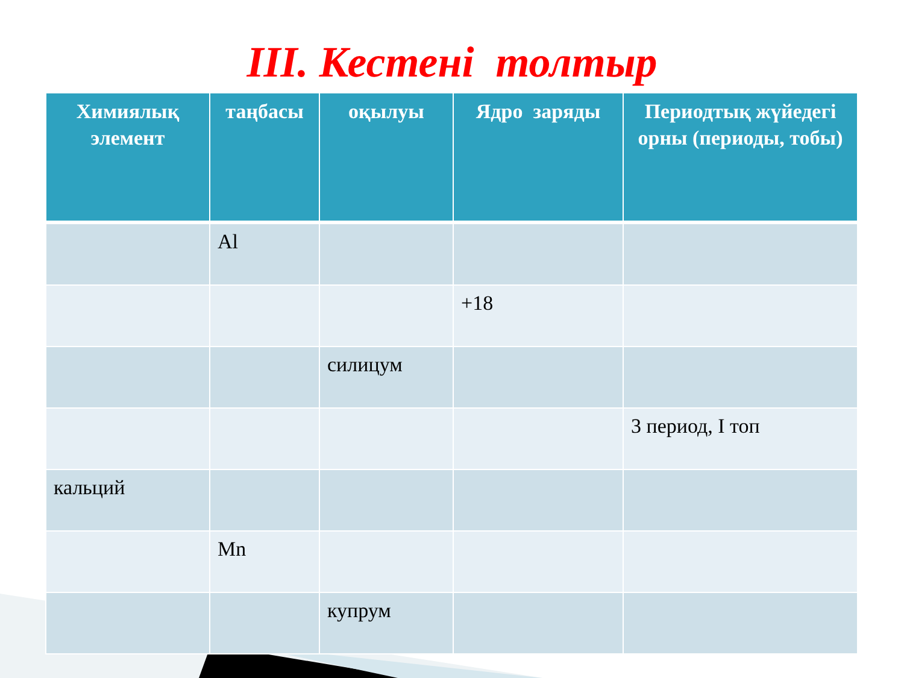III. Кестені толтыр
| Химиялық элемент | таңбасы | оқылуы | Ядро заряды | Периодтық жүйедегі орны (периоды, тобы) |
| --- | --- | --- | --- | --- |
| | Al | | | |
| | | | +18 | |
| | | силицум | | |
| | | | | 3 период, I топ |
| кальций | | | | |
| | Mn | | | |
| | | купрум | | |